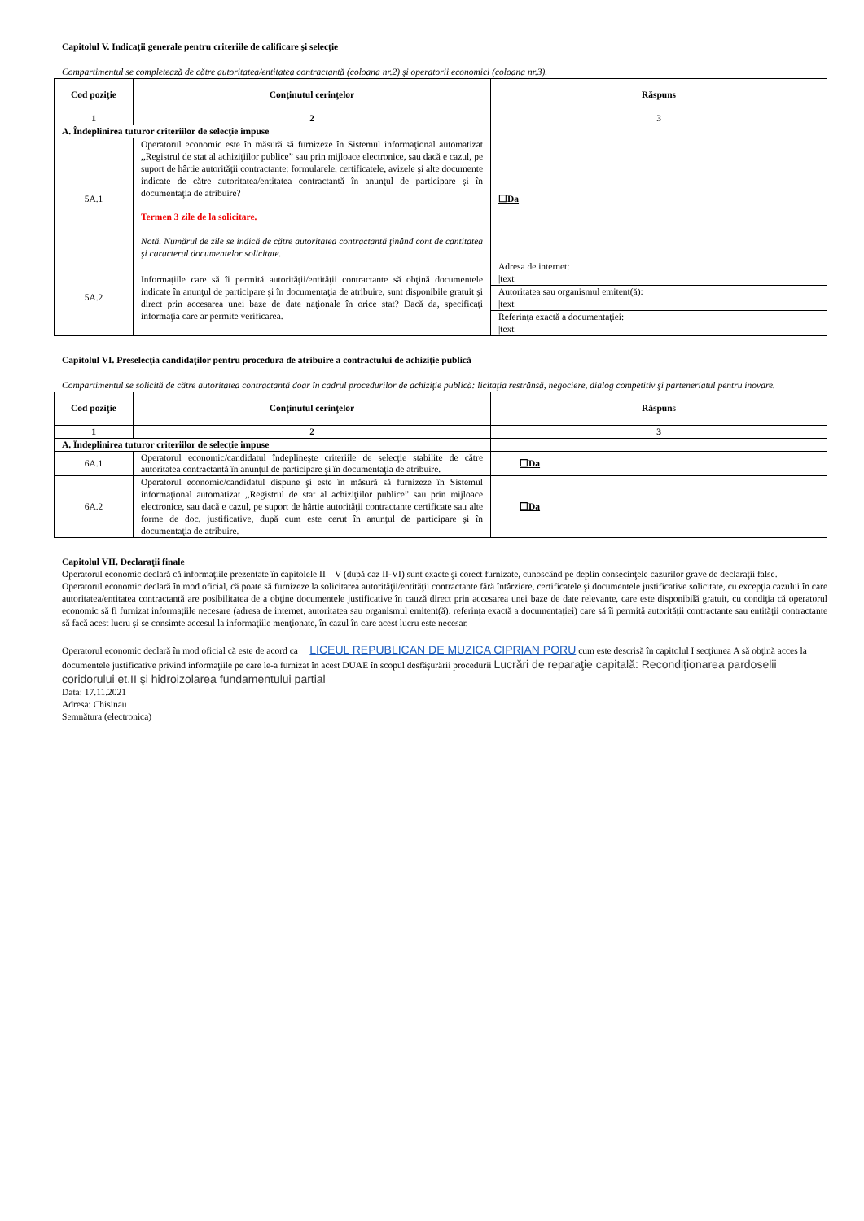Capitolul V. Indicaţii generale pentru criteriile de calificare şi selecţie
Compartimentul se completează de către autoritatea/entitatea contractantă (coloana nr.2) şi operatorii economici (coloana nr.3).
| Cod poziţie | Conţinutul cerinţelor | Răspuns |
| --- | --- | --- |
| 1 | 2 | 3 |
| A. Îndeplinirea tuturor criteriilor de selecţie impuse | | |
| 5A.1 | Operatorul economic este în măsură să furnizeze în Sistemul informaţional automatizat ,,Registrul de stat al achiziţiilor publice” sau prin mijloace electronice, sau dacă e cazul, pe suport de hârtie autorităţii contractante: formularele, certificatele, avizele şi alte documente indicate de către autoritatea/entitatea contractantă în anunţul de participare şi în documentaţia de atribuire? Termen 3 zile de la solicitare. Notă. Numărul de zile se indică de către autoritatea contractantă ţinând cont de cantitatea şi caracterul documentelor solicitate. | ☐Da |
| 5A.2 | Informaţiile care să îi permită autorităţii/entităţii contractante să obţină documentele indicate în anunţul de participare şi în documentaţia de atribuire, sunt disponibile gratuit şi direct prin accesarea unei baze de date naţionale în orice stat? Dacă da, specificaţi informaţia care ar permite verificarea. | Adresa de internet: /text/ |
| | | Autoritatea sau organismul emitent(ă): /text/ |
| | | Referinţa exactă a documentaţiei: /text/ |
Capitolul VI. Preselecţia candidaţilor pentru procedura de atribuire a contractului de achiziţie publică
Compartimentul se solicită de către autoritatea contractantă doar în cadrul procedurilor de achiziţie publică: licitaţia restrânsă, negociere, dialog competitiv şi parteneriatul pentru inovare.
| Cod poziţie | Conţinutul cerinţelor | Răspuns |
| --- | --- | --- |
| 1 | 2 | 3 |
| A. Îndeplinirea tuturor criteriilor de selecţie impuse | | |
| 6A.1 | Operatorul economic/candidatul îndeplineşte criteriile de selecţie stabilite de către autoritatea contractantă în anunţul de participare şi în documentaţia de atribuire. | ☐Da |
| 6A.2 | Operatorul economic/candidatul dispune şi este în măsură să furnizeze în Sistemul informaţional automatizat ,,Registrul de stat al achiziţiilor publice” sau prin mijloace electronice, sau dacă e cazul, pe suport de hârtie autorităţii contractante certificate sau alte forme de doc. justificative, după cum este cerut în anunţul de participare şi în documentaţia de atribuire. | ☐Da |
Capitolul VII. Declaraţii finale
Operatorul economic declară că informaţiile prezentate în capitolele II – V (după caz II-VI) sunt exacte şi corect furnizate, cunoscând pe deplin consecinţele cazurilor grave de declaraţii false.
Operatorul economic declară în mod oficial, că poate să furnizeze la solicitarea autorităţii/entităţii contractante fără întârziere, certificatele şi documentele justificative solicitate, cu excepţia cazului în care autoritatea/entitatea contractantă are posibilitatea de a obţine documentele justificative în cauză direct prin accesarea unei baze de date relevante, care este disponibilă gratuit, cu condiţia că operatorul economic să fi furnizat informaţiile necesare (adresa de internet, autoritatea sau organismul emitent(ă), referinţa exactă a documentaţiei) care să îi permită autorităţii contractante sau entităţii contractante să facă acest lucru şi se consimte accesul la informaţiile menţionate, în cazul în care acest lucru este necesar.
Operatorul economic declară în mod oficial că este de acord ca LICEUL REPUBLICAN DE MUZICA CIPRIAN PORU cum este descrisă în capitolul I secţiunea A să obţină acces la documentele justificative privind informaţiile pe care le-a furnizat în acest DUAE în scopul desfăşurării procedurii Lucrări de reparaţie capitală: Recondiţionarea pardoselii coridorului et.II şi hidroizolarea fundamentului partial
Data: 17.11.2021
Adresa: Chisinau
Semnătura (electronica)